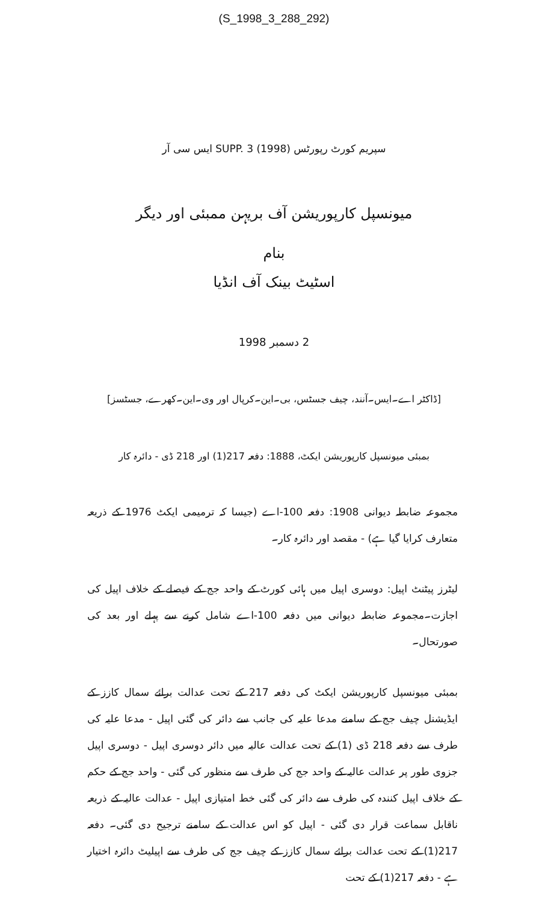(S_1998_3_288_292)
سپریم کورٹ رپورٹس (1998) SUPP. 3 ایس سی آر
میونسپل کارپوریشن آف بریہن ممبئی اور دیگر
بنام
اسٹیٹ بینک آف انڈیا
2 دسمبر 1998
[ڈاکٹر اے۔ایس۔آنند، چیف جسٹس، بی۔این۔کرپال اور وی۔این۔کھرے، جسٹسز]
بمبئی میونسپل کارپوریشن ایکٹ، 1888: دفعہ 217(1) اور 218 ڈی - دائرہ کار
مجموعہ ضابطہ دیوانی 1908: دفعہ 100-اے (جیسا کہ ترمیمی ایکٹ 1976 کے ذریعہ متعارف کرایا گیا ہے) - مقصد اور دائرہ کار۔
لیٹرز پیٹنٹ اپیل: دوسری اپیل میں ہائی کورٹ کے واحد جج کے فیصلے کے خلاف اپیل کی اجازت۔مجموعہ ضابطہ دیوانی میں دفعہ 100-اے شامل کرنے سے پہلے اور بعد کی صورتحال۔
بمبئی میونسپل کارپوریشن ایکٹ کی دفعہ 217 کے تحت عدالت برائے سمال کازز کے ایڈیشنل چیف جج کے سامنے مدعا علیہ کی جانب سے دائر کی گئی اپیل - مدعا علیہ کی طرف سے دفعہ 218 ڈی (1) کے تحت عدالت عالیہ میں دائر دوسری اپیل - دوسری اپیل جزوی طور پر عدالت عالیہ کے واحد جج کی طرف سے منظور کی گئی - واحد جج کے حکم کے خلاف اپیل کنندہ کی طرف سے دائر کی گئی خط امتیازی اپیل - عدالت عالیہ کے ذریعہ ناقابل سماعت قرار دی گئی - اپیل کو اس عدالت کے سامنے ترجیح دی گئی۔ دفعہ 217(1) کے تحت عدالت برائے سمال کازز کے چیف جج کی طرف سے اپیلیٹ دائرہ اختیار ہے - دفعہ 217(1) کے تحت